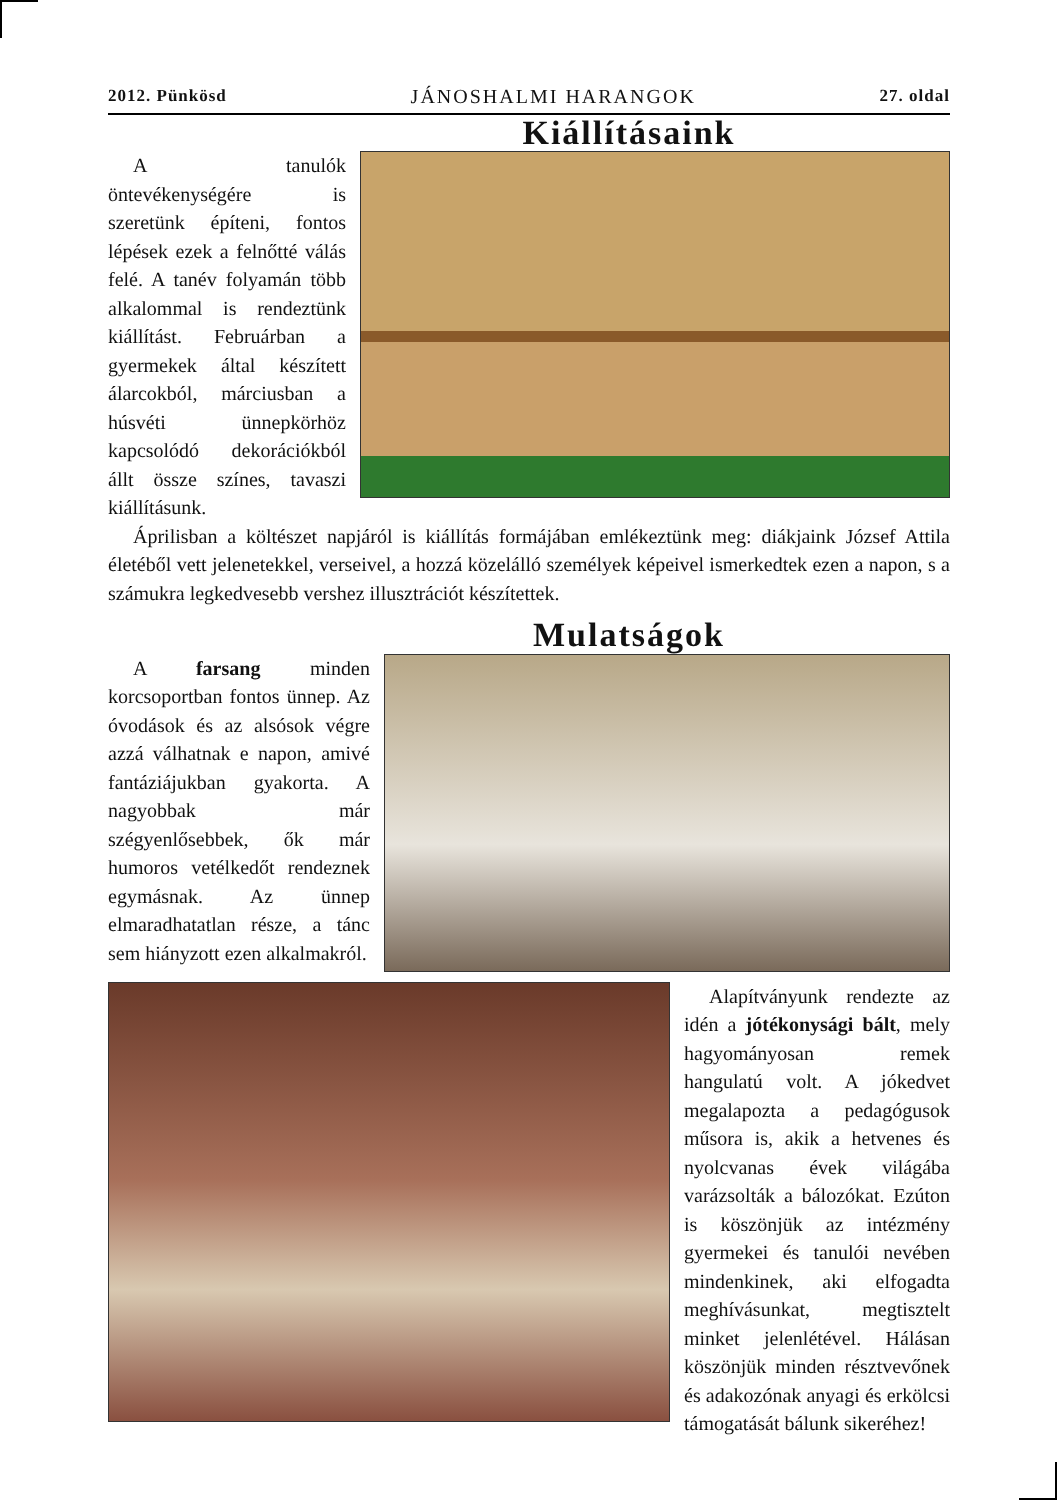2012. Pünkösd JÁNOSHALMI HARANGOK 27. oldal
Kiállításaink
A tanulók öntevékenységére is szeretünk építeni, fontos lépések ezek a felnőtté válás felé. A tanév folyamán több alkalommal is rendeztünk kiállítást. Februárban a gyermekek által készített álarcokból, márciusban a húsvéti ünnepkörhöz kapcsolódó dekorációkból állt össze színes, tavaszi kiállításunk.
Áprilisban a költészet napjáról is kiállítás formájában emlékeztünk meg: diákjaink József Attila életéből vett jelenetekkel, verseivel, a hozzá közelálló személyek képeivel ismerkedtek ezen a napon, s a számukra legkedvesebb vershez illusztrációt készítettek.
Mulatságok
A farsang minden korcsoportban fontos ünnep. Az óvodások és az alsósok végre azzá válhatnak e napon, amivé fantáziájukban gyakorta. A nagyobbak már szégyenlősebbek, ők már humoros vetélkedőt rendeznek egymásnak. Az ünnep elmaradhatatlan része, a tánc sem hiányzott ezen alkalmakról.
Alapítványunk rendezte az idén a jótékonysági bált, mely hagyományosan remek hangulatú volt. A jókedvet megalapozta a pedagógusok műsora is, akik a hetvenes és nyolcvanas évek világába varázsolták a bálozókat. Ezúton is köszönjük az intézmény gyermekei és tanulói nevében mindenkinek, aki elfogadta meghívásunkat, megtisztelt minket jelenlétével. Hálásan köszönjük minden résztvevőnek és adakozónak anyagi és erkölcsi támogatását bálunk sikeréhez!